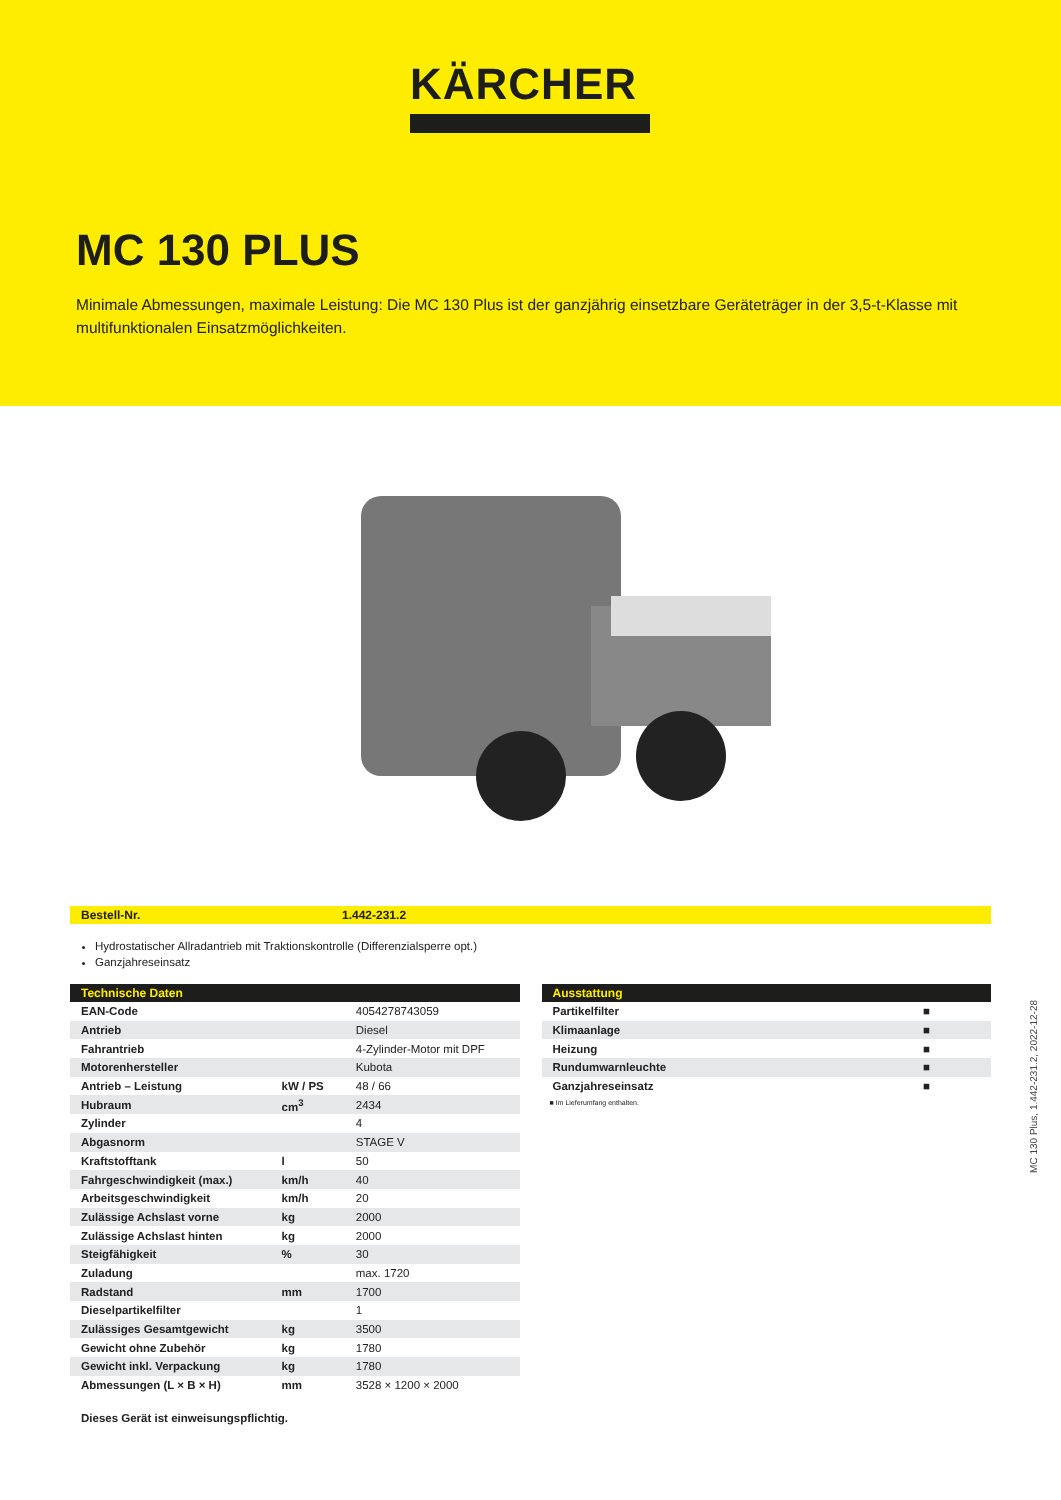KÄRCHER
MC 130 PLUS
Minimale Abmessungen, maximale Leistung: Die MC 130 Plus ist der ganzjährig einsetzbare Geräteträger in der 3,5-t-Klasse mit multifunktionalen Einsatzmöglichkeiten.
Bestell-Nr. 1.442-231.2
Hydrostatischer Allradantrieb mit Traktionskontrolle (Differenzialsperre opt.)
Ganzjahreseinsatz
| Technische Daten | | |
| --- | --- | --- |
| EAN-Code | | 4054278743059 |
| Antrieb | | Diesel |
| Fahrantrieb | | 4-Zylinder-Motor mit DPF |
| Motorenhersteller | | Kubota |
| Antrieb – Leistung | kW / PS | 48 / 66 |
| Hubraum | cm<sup>3</sup> | 2434 |
| Zylinder | | 4 |
| Abgasnorm | | STAGE V |
| Kraftstofftank | l | 50 |
| Fahrgeschwindigkeit (max.) | km/h | 40 |
| Arbeitsgeschwindigkeit | km/h | 20 |
| Zulässige Achslast vorne | kg | 2000 |
| Zulässige Achslast hinten | kg | 2000 |
| Steigfähigkeit | % | 30 |
| Zuladung | | max. 1720 |
| Radstand | mm | 1700 |
| Dieselpartikelfilter | | 1 |
| Zulässiges Gesamtgewicht | kg | 3500 |
| Gewicht ohne Zubehör | kg | 1780 |
| Gewicht inkl. Verpackung | kg | 1780 |
| Abmessungen (L × B × H) | mm | 3528 × 1200 × 2000 |
Dieses Gerät ist einweisungspflichtig.
| Ausstattung | |
| --- | --- |
| Partikelfilter | ■ |
| Klimaanlage | ■ |
| Heizung | ■ |
| Rundumwarnleuchte | ■ |
| Ganzjahreseinsatz | ■ |
■ Im Lieferumfang enthalten.
MC 130 Plus, 1.442-231.2, 2022-12-28